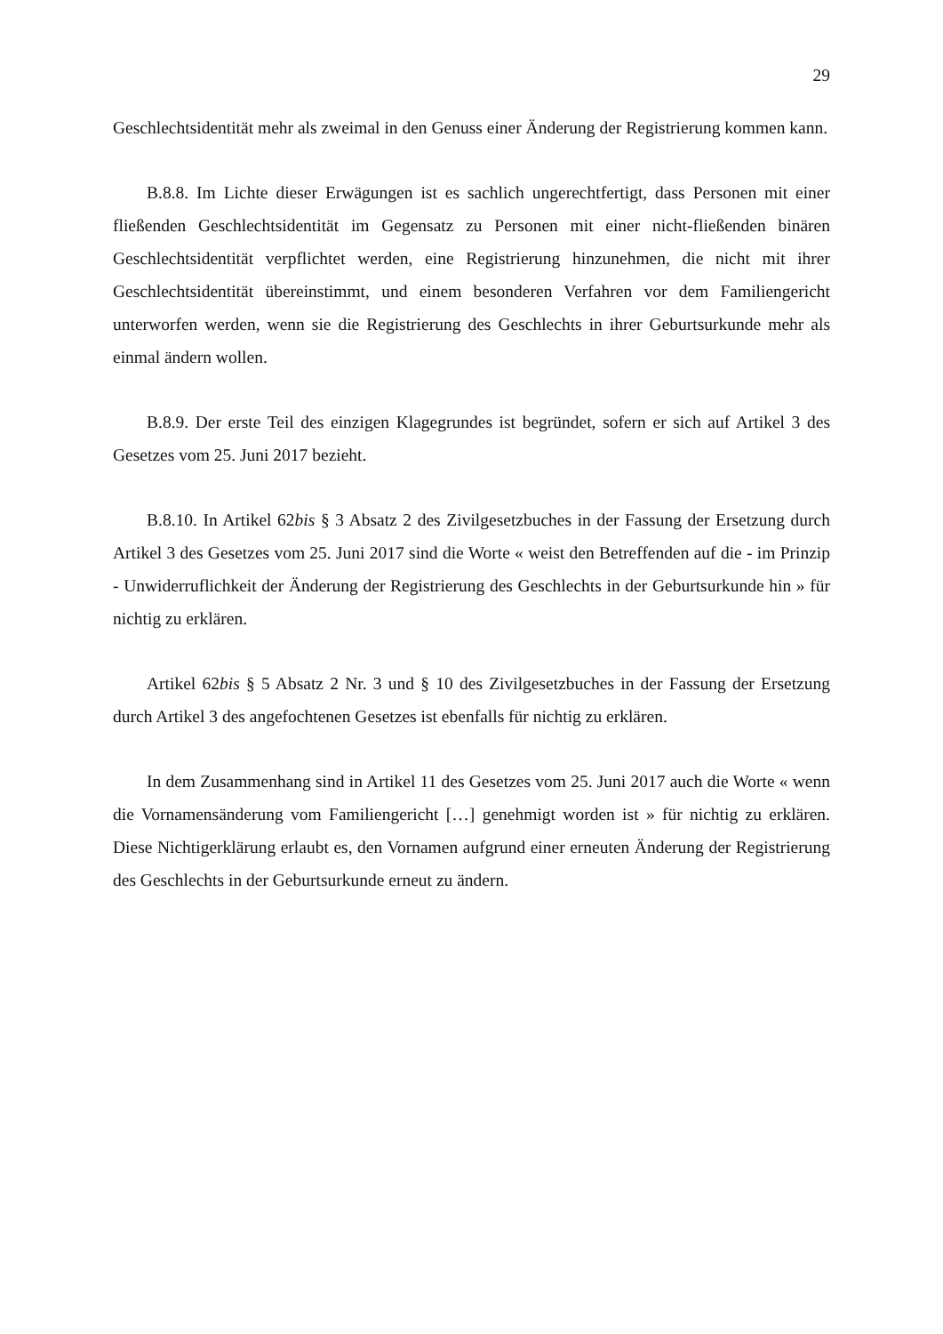29
Geschlechtsidentität mehr als zweimal in den Genuss einer Änderung der Registrierung kommen kann.
B.8.8. Im Lichte dieser Erwägungen ist es sachlich ungerechtfertigt, dass Personen mit einer fließenden Geschlechtsidentität im Gegensatz zu Personen mit einer nicht-fließenden binären Geschlechtsidentität verpflichtet werden, eine Registrierung hinzunehmen, die nicht mit ihrer Geschlechtsidentität übereinstimmt, und einem besonderen Verfahren vor dem Familiengericht unterworfen werden, wenn sie die Registrierung des Geschlechts in ihrer Geburtsurkunde mehr als einmal ändern wollen.
B.8.9. Der erste Teil des einzigen Klagegrundes ist begründet, sofern er sich auf Artikel 3 des Gesetzes vom 25. Juni 2017 bezieht.
B.8.10. In Artikel 62bis § 3 Absatz 2 des Zivilgesetzbuches in der Fassung der Ersetzung durch Artikel 3 des Gesetzes vom 25. Juni 2017 sind die Worte « weist den Betreffenden auf die - im Prinzip - Unwiderruflichkeit der Änderung der Registrierung des Geschlechts in der Geburtsurkunde hin » für nichtig zu erklären.
Artikel 62bis § 5 Absatz 2 Nr. 3 und § 10 des Zivilgesetzbuches in der Fassung der Ersetzung durch Artikel 3 des angefochtenen Gesetzes ist ebenfalls für nichtig zu erklären.
In dem Zusammenhang sind in Artikel 11 des Gesetzes vom 25. Juni 2017 auch die Worte « wenn die Vornamensänderung vom Familiengericht […] genehmigt worden ist » für nichtig zu erklären. Diese Nichtigerklärung erlaubt es, den Vornamen aufgrund einer erneuten Änderung der Registrierung des Geschlechts in der Geburtsurkunde erneut zu ändern.